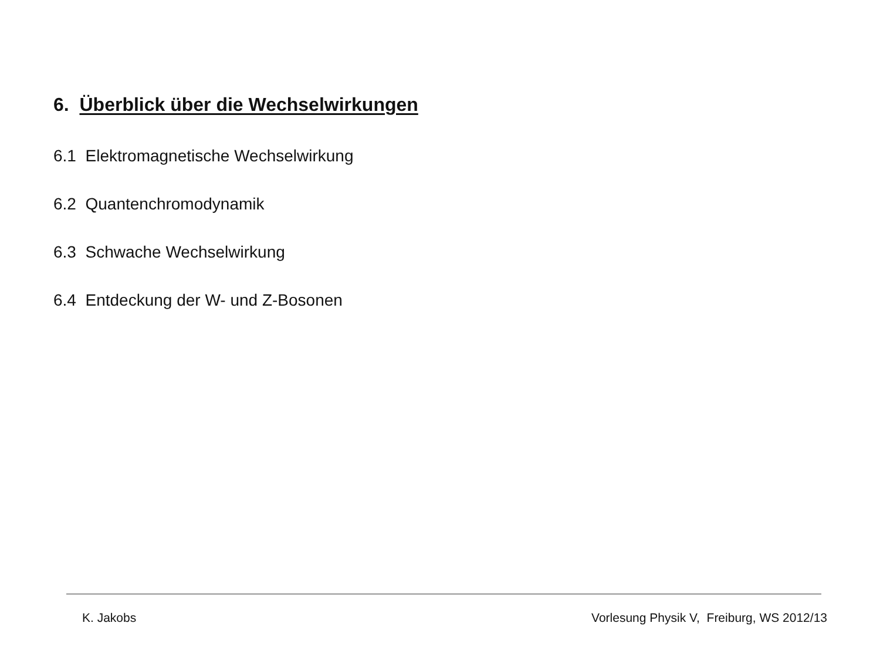6. Überblick über die Wechselwirkungen
6.1 Elektromagnetische Wechselwirkung
6.2 Quantenchromodynamik
6.3 Schwache Wechselwirkung
6.4 Entdeckung der W- und Z-Bosonen
K. Jakobs Vorlesung Physik V, Freiburg, WS 2012/13